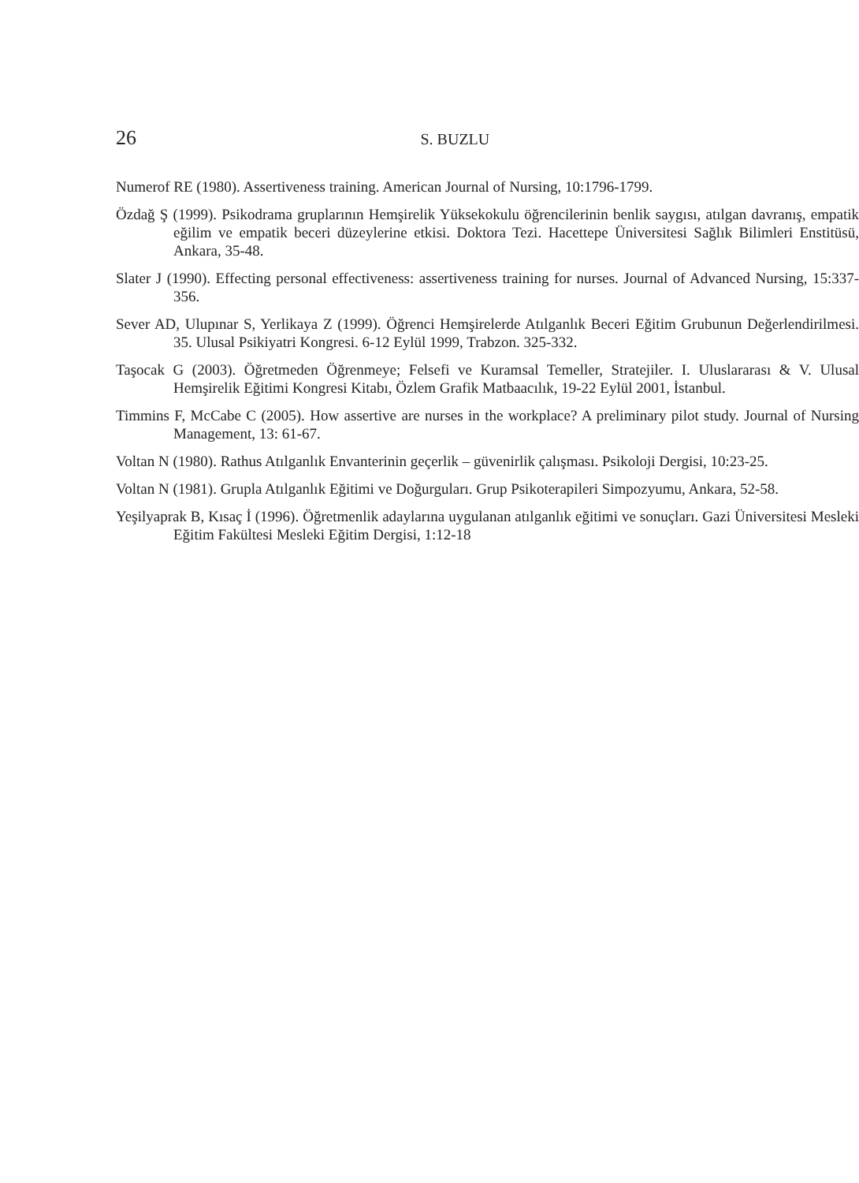26 S. BUZLU
Numerof RE (1980). Assertiveness training. American Journal of Nursing, 10:1796-1799.
Özdağ Ş (1999). Psikodrama gruplarının Hemşirelik Yüksekokulu öğrencilerinin benlik saygısı, atılgan davranış, empatik eğilim ve empatik beceri düzeylerine etkisi. Doktora Tezi. Hacettepe Üniversitesi Sağlık Bilimleri Enstitüsü, Ankara, 35-48.
Slater J (1990). Effecting personal effectiveness: assertiveness training for nurses. Journal of Advanced Nursing, 15:337-356.
Sever AD, Ulupınar S, Yerlikaya Z (1999). Öğrenci Hemşirelerde Atılganlık Beceri Eğitim Grubunun Değerlendirilmesi. 35. Ulusal Psikiyatri Kongresi. 6-12 Eylül 1999, Trabzon. 325-332.
Taşocak G (2003). Öğretmeden Öğrenmeye; Felsefi ve Kuramsal Temeller, Stratejiler. I. Uluslararası & V. Ulusal Hemşirelik Eğitimi Kongresi Kitabı, Özlem Grafik Matbaacılık, 19-22 Eylül 2001, İstanbul.
Timmins F, McCabe C (2005). How assertive are nurses in the workplace? A preliminary pilot study. Journal of Nursing Management, 13: 61-67.
Voltan N (1980). Rathus Atılganlık Envanterinin geçerlik – güvenirlik çalışması. Psikoloji Dergisi, 10:23-25.
Voltan N (1981). Grupla Atılganlık Eğitimi ve Doğurguları. Grup Psikoterapileri Simpozyumu, Ankara, 52-58.
Yeşilyaprak B, Kısaç İ (1996). Öğretmenlik adaylarına uygulanan atılganlık eğitimi ve sonuçları. Gazi Üniversitesi Mesleki Eğitim Fakültesi Mesleki Eğitim Dergisi, 1:12-18